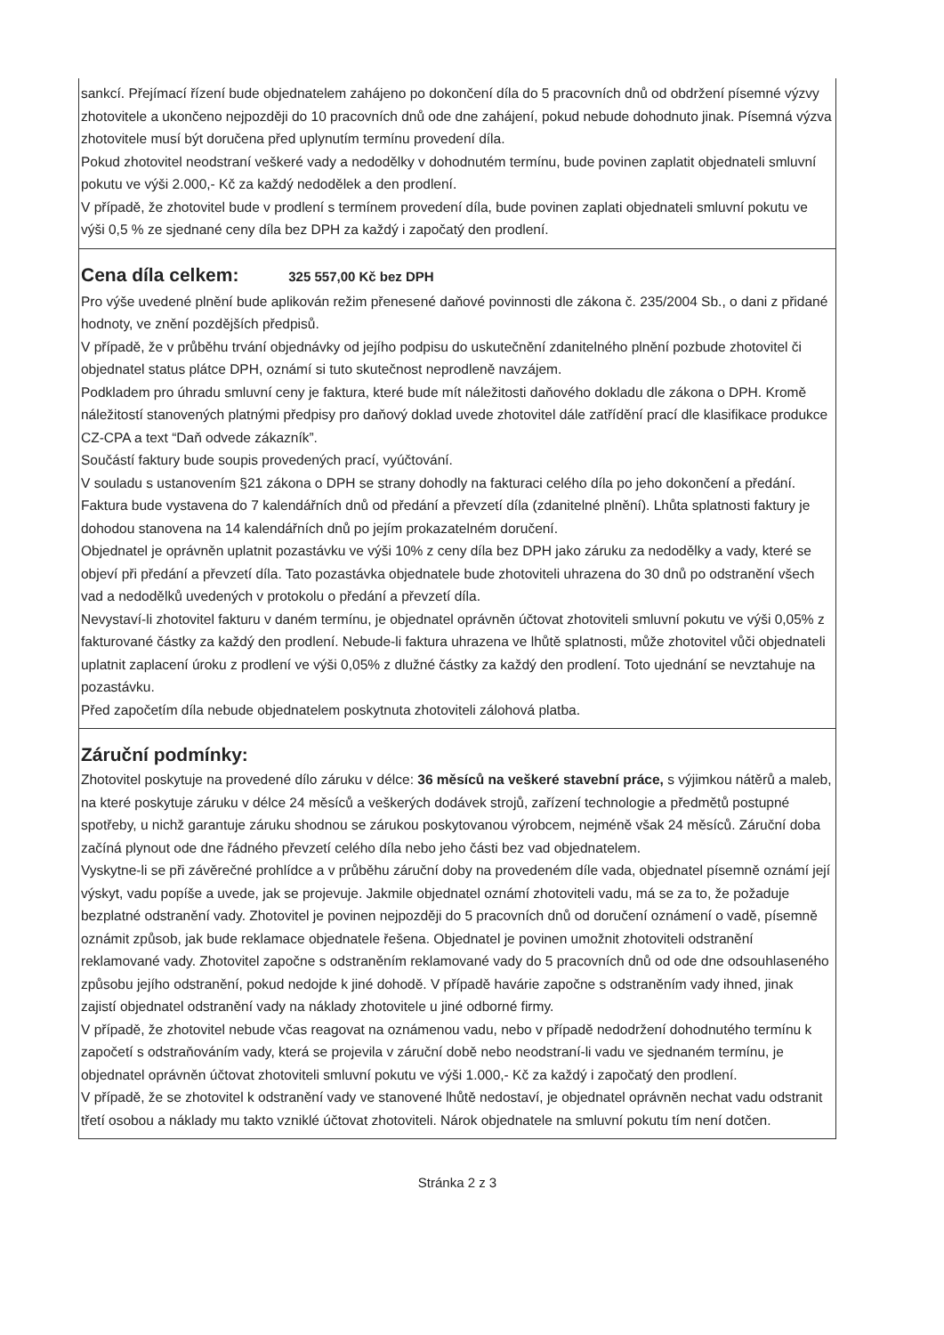sankcí. Přejímací řízení bude objednatelem zahájeno po dokončení díla do 5 pracovních dnů od obdržení písemné výzvy zhotovitele a ukončeno nejpozději do 10 pracovních dnů ode dne zahájení, pokud nebude dohodnuto jinak. Písemná výzva zhotovitele musí být doručena před uplynutím termínu provedení díla.
Pokud zhotovitel neodstraní veškeré vady a nedodělky v dohodnutém termínu, bude povinen zaplatit objednateli smluvní pokutu ve výši 2.000,- Kč za každý nedodělek a den prodlení.
V případě, že zhotovitel bude v prodlení s termínem provedení díla, bude povinen zaplati objednateli smluvní pokutu ve výši 0,5 % ze sjednané ceny díla bez DPH za každý i započatý den prodlení.
Cena díla celkem: 325 557,00 Kč bez DPH
Pro výše uvedené plnění bude aplikován režim přenesené daňové povinnosti dle zákona č. 235/2004 Sb., o dani z přidané hodnoty, ve znění pozdějších předpisů.
V případě, že v průběhu trvání objednávky od jejího podpisu do uskutečnění zdanitelného plnění pozbude zhotovitel či objednatel status plátce DPH, oznámí si tuto skutečnost neprodleně navzájem.
Podkladem pro úhradu smluvní ceny je faktura, které bude mít náležitosti daňového dokladu dle zákona o DPH. Kromě náležitostí stanovených platnými předpisy pro daňový doklad uvede zhotovitel dále zatřídění prací dle klasifikace produkce CZ-CPA a text “Daň odvede zákazník”.
Součástí faktury bude soupis provedených prací, vyúčtování.
V souladu s ustanovením §21 zákona o DPH se strany dohodly na fakturaci celého díla po jeho dokončení a předání.
Faktura bude vystavena do 7 kalendářních dnů od předání a převzetí díla (zdanitelné plnění). Lhůta splatnosti faktury je dohodou stanovena na 14 kalendářních dnů po jejím prokazatelném doručení.
Objednatel je oprávněn uplatnit pozastávku ve výši 10% z ceny díla bez DPH jako záruku za nedodělky a vady, které se objeví při předání a převzetí díla. Tato pozastávka objednatele bude zhotoviteli uhrazena do 30 dnů po odstranění všech vad a nedodělků uvedených v protokolu o předání a převzetí díla.
Nevystaví-li zhotovitel fakturu v daném termínu, je objednatel oprávněn účtovat zhotoviteli smluvní pokutu ve výši 0,05% z fakturované částky za každý den prodlení. Nebude-li faktura uhrazena ve lhůtě splatnosti, může zhotovitel vůči objednateli uplatnit zaplacení úroku z prodlení ve výši 0,05% z dlužné částky za každý den prodlení. Toto ujednání se nevztahuje na pozastávku.
Před započetím díla nebude objednatelem poskytnuta zhotoviteli zálohová platba.
Záruční podmínky:
Zhotovitel poskytuje na provedené dílo záruku v délce: 36 měsíců na veškeré stavební práce, s výjimkou nátěrů a maleb, na které poskytuje záruku v délce 24 měsíců a veškerých dodávek strojů, zařízení technologie a předmětů postupné spotřeby, u nichž garantuje záruku shodnou se zárukou poskytovanou výrobcem, nejméně však 24 měsíců. Záruční doba začíná plynout ode dne řádného převzetí celého díla nebo jeho části bez vad objednatelem.
Vyskytne-li se při závěrečné prohlídce a v průběhu záruční doby na provedeném díle vada, objednatel písemně oznámí její výskyt, vadu popíše a uvede, jak se projevuje. Jakmile objednatel oznámí zhotoviteli vadu, má se za to, že požaduje bezplatné odstranění vady. Zhotovitel je povinen nejpozději do 5 pracovních dnů od doručení oznámení o vadě, písemně oznámit způsob, jak bude reklamace objednatele řešena. Objednatel je povinen umožnit zhotoviteli odstranění reklamované vady. Zhotovitel započne s odstraněním reklamované vady do 5 pracovních dnů od ode dne odsouhlaseného způsobu jejího odstranění, pokud nedojde k jiné dohodě. V případě havárie započne s odstraněním vady ihned, jinak zajistí objednatel odstranění vady na náklady zhotovitele u jiné odborné firmy.
V případě, že zhotovitel nebude včas reagovat na oznámenou vadu, nebo v případě nedodržení dohodnutého termínu k započetí s odstraňováním vady, která se projevila v záruční době nebo neodstraní-li vadu ve sjednaném termínu, je objednatel oprávněn účtovat zhotoviteli smluvní pokutu ve výši 1.000,- Kč za každý i započatý den prodlení.
V případě, že se zhotovitel k odstranění vady ve stanovené lhůtě nedostaví, je objednatel oprávněn nechat vadu odstranit třetí osobou a náklady mu takto vzniklé účtovat zhotoviteli. Nárok objednatele na smluvní pokutu tím není dotčen.
Stránka 2 z 3